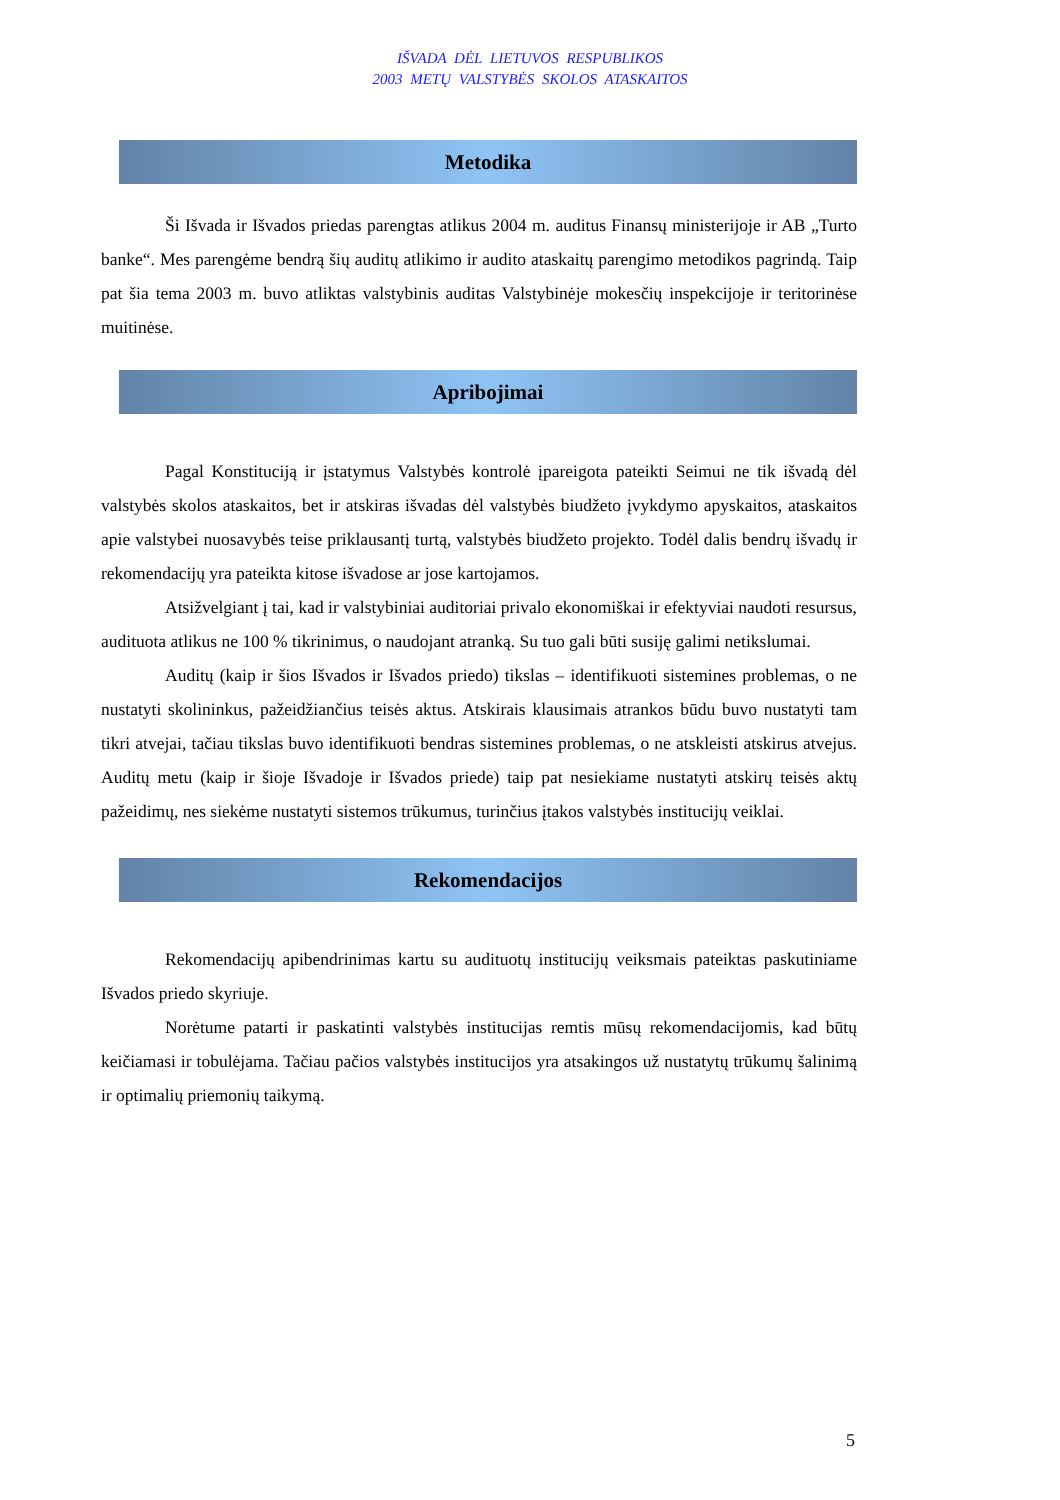IŠVADA DĖL LIETUVOS RESPUBLIKOS
2003 METŲ VALSTYBĖS SKOLOS ATASKAITOS
Metodika
Ši Išvada ir Išvados priedas parengtas atlikus 2004 m. auditus Finansų ministerijoje ir AB „Turto banke“. Mes parengėme bendrą šių auditų atlikimo ir audito ataskaitų parengimo metodikos pagrindą. Taip pat šia tema 2003 m. buvo atliktas valstybinis auditas Valstybinėje mokesčių inspekcijoje ir teritorinėse muitinėse.
Apribojimai
Pagal Konstituciją ir įstatymus Valstybės kontrolė įpareigota pateikti Seimui ne tik išvadą dėl valstybės skolos ataskaitos, bet ir atskiras išvadas dėl valstybės biudžeto įvykdymo apyskaitos, ataskaitos apie valstybei nuosavybės teise priklausantį turtą, valstybės biudžeto projekto. Todėl dalis bendrų išvadų ir rekomendacijų yra pateikta kitose išvadose ar jose kartojamos.
Atsižvelgiant į tai, kad ir valstybiniai auditoriai privalo ekonomiškai ir efektyviai naudoti resursus, audituota atlikus ne 100 % tikrinimus, o naudojant atranką. Su tuo gali būti susiję galimi netikslumai.
Auditų (kaip ir šios Išvados ir Išvados priedo) tikslas – identifikuoti sistemines problemas, o ne nustatyti skolininkus, pažeidžiančius teisės aktus. Atskirais klausimais atrankos būdu buvo nustatyti tam tikri atvejai, tačiau tikslas buvo identifikuoti bendras sistemines problemas, o ne atskleisti atskirus atvejus. Auditų metu (kaip ir šioje Išvadoje ir Išvados priede) taip pat nesiekiame nustatyti atskirų teisės aktų pažeidimų, nes siekėme nustatyti sistemos trūkumus, turinčius įtakos valstybės institucijų veiklai.
Rekomendacijos
Rekomendacijų apibendrinimas kartu su audituotų institucijų veiksmais pateiktas paskutiniame Išvados priedo skyriuje.
Norėtume patarti ir paskatinti valstybės institucijas remtis mūsų rekomendacijomis, kad būtų keičiamasi ir tobulėjama. Tačiau pačios valstybės institucijos yra atsakingos už nustatytų trūkumų šalinimą ir optimalių priemonių taikymą.
5